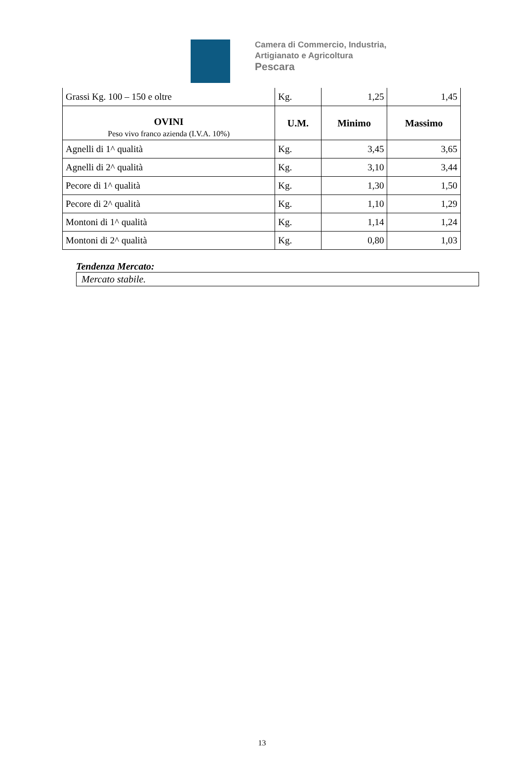Camera di Commercio, Industria,
Artigianato e Agricoltura
Pescara
| Grassi Kg. 100 – 150 e oltre | Kg. | 1,25 | 1,45 |
| OVINI Peso vivo franco azienda (I.V.A. 10%) | U.M. | Minimo | Massimo |
| Agnelli di 1^ qualità | Kg. | 3,45 | 3,65 |
| Agnelli di 2^ qualità | Kg. | 3,10 | 3,44 |
| Pecore di 1^ qualità | Kg. | 1,30 | 1,50 |
| Pecore di 2^ qualità | Kg. | 1,10 | 1,29 |
| Montoni di 1^ qualità | Kg. | 1,14 | 1,24 |
| Montoni di 2^ qualità | Kg. | 0,80 | 1,03 |
Tendenza Mercato:
Mercato stabile.
13